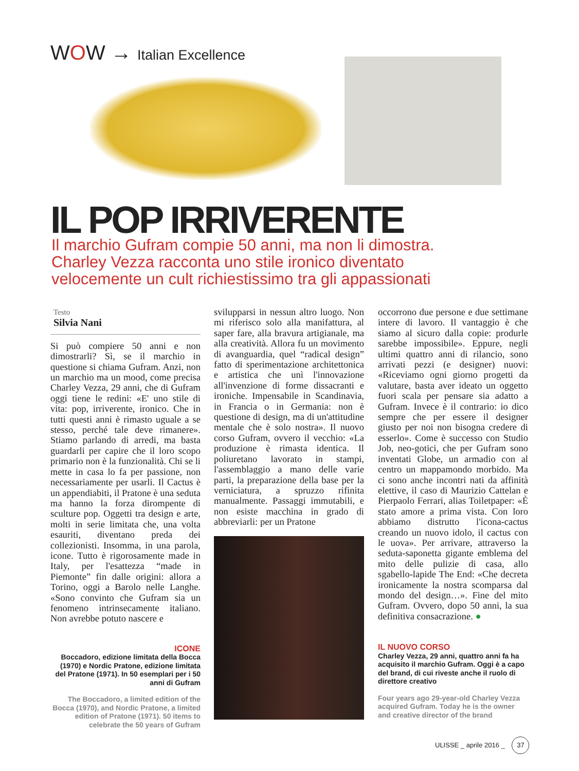WOW → Italian Excellence
IL POP IRRIVERENTE
Il marchio Gufram compie 50 anni, ma non li dimostra.
Charley Vezza racconta uno stile ironico diventato
velocemente un cult richiestissimo tra gli appassionati
Testo
Silvia Nani
Si può compiere 50 anni e non dimostrarli? Sì, se il marchio in questione si chiama Gufram. Anzi, non un marchio ma un mood, come precisa Charley Vezza, 29 anni, che di Gufram oggi tiene le redini: «E' uno stile di vita: pop, irriverente, ironico. Che in tutti questi anni è rimasto uguale a se stesso, perché tale deve rimanere». Stiamo parlando di arredi, ma basta guardarli per capire che il loro scopo primario non è la funzionalità. Chi se li mette in casa lo fa per passione, non necessariamente per usarli. Il Cactus è un appendiabiti, il Pratone è una seduta ma hanno la forza dirompente di sculture pop. Oggetti tra design e arte, molti in serie limitata che, una volta esauriti, diventano preda dei collezionisti. Insomma, in una parola, icone. Tutto è rigorosamente made in Italy, per l'esattezza “made in Piemonte” fin dalle origini: allora a Torino, oggi a Barolo nelle Langhe. «Sono convinto che Gufram sia un fenomeno intrinsecamente italiano. Non avrebbe potuto nascere e
ICONE
Boccadoro, edizione limitata della Bocca (1970) e Nordic Pratone, edizione limitata del Pratone (1971). In 50 esemplari per i 50 anni di Gufram
The Boccadoro, a limited edition of the Bocca (1970), and Nordic Pratone, a limited edition of Pratone (1971). 50 items to celebrate the 50 years of Gufram
svilupparsi in nessun altro luogo. Non mi riferisco solo alla manifattura, al saper fare, alla bravura artigianale, ma alla creatività. Allora fu un movimento di avanguardia, quel “radical design” fatto di sperimentazione architettonica e artistica che unì l'innovazione all'invenzione di forme dissacranti e ironiche. Impensabile in Scandinavia, in Francia o in Germania: non è questione di design, ma di un'attitudine mentale che è solo nostra». Il nuovo corso Gufram, ovvero il vecchio: «La produzione è rimasta identica. Il poliuretano lavorato in stampi, l'assemblaggio a mano delle varie parti, la preparazione della base per la verniciatura, a spruzzo rifinita manualmente. Passaggi immutabili, e non esiste macchina in grado di abbreviarli: per un Pratone
occorrono due persone e due settimane intere di lavoro. Il vantaggio è che siamo al sicuro dalla copie: produrle sarebbe impossibile». Eppure, negli ultimi quattro anni di rilancio, sono arrivati pezzi (e designer) nuovi: «Riceviamo ogni giorno progetti da valutare, basta aver ideato un oggetto fuori scala per pensare sia adatto a Gufram. Invece è il contrario: io dico sempre che per essere il designer giusto per noi non bisogna credere di esserlo». Come è successo con Studio Job, neo-gotici, che per Gufram sono inventati Globe, un armadio con al centro un mappamondo morbido. Ma ci sono anche incontri nati da affinità elettive, il caso di Maurizio Cattelan e Pierpaolo Ferrari, alias Toiletpaper: «È stato amore a prima vista. Con loro abbiamo distrutto l'icona-cactus creando un nuovo idolo, il cactus con le uova». Per arrivare, attraverso la seduta-saponetta gigante emblema del mito delle pulizie di casa, allo sgabello-lapide The End: «Che decreta ironicamente la nostra scomparsa dal mondo del design…». Fine del mito Gufram. Ovvero, dopo 50 anni, la sua definitiva consacrazione. ●
IL NUOVO CORSO
Charley Vezza, 29 anni, quattro anni fa ha acquisito il marchio Gufram. Oggi è a capo del brand, di cui riveste anche il ruolo di direttore creativo
Four years ago 29-year-old Charley Vezza acquired Gufram. Today he is the owner and creative director of the brand
ULISSE _ aprile 2016 _ 37